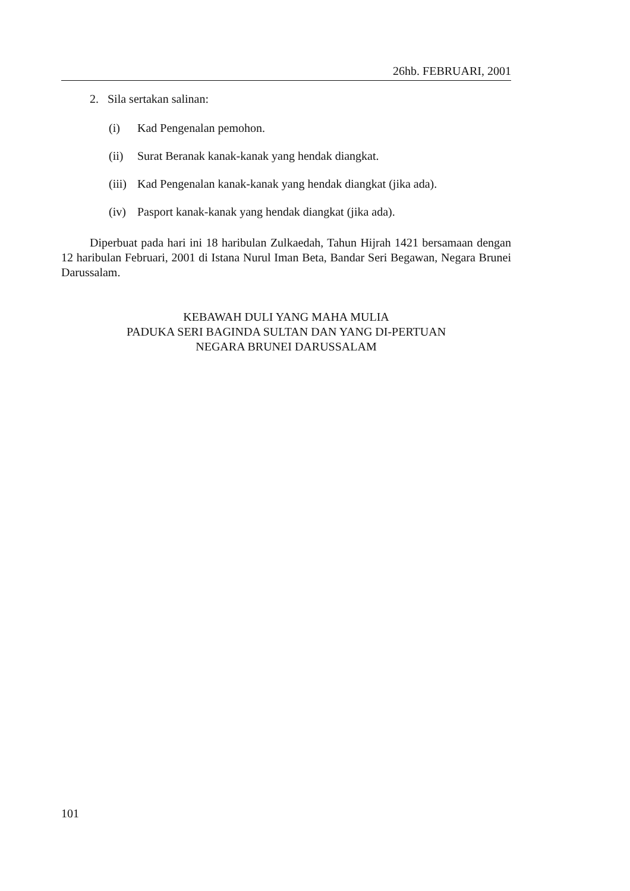26hb. FEBRUARI, 2001
2. Sila sertakan salinan:
(i) Kad Pengenalan pemohon.
(ii) Surat Beranak kanak-kanak yang hendak diangkat.
(iii) Kad Pengenalan kanak-kanak yang hendak diangkat (jika ada).
(iv) Pasport kanak-kanak yang hendak diangkat (jika ada).
Diperbuat pada hari ini 18 haribulan Zulkaedah, Tahun Hijrah 1421 bersamaan dengan 12 haribulan Februari, 2001 di Istana Nurul Iman Beta, Bandar Seri Begawan, Negara Brunei Darussalam.
KEBAWAH DULI YANG MAHA MULIA
PADUKA SERI BAGINDA SULTAN DAN YANG DI-PERTUAN
NEGARA BRUNEI DARUSSALAM
101